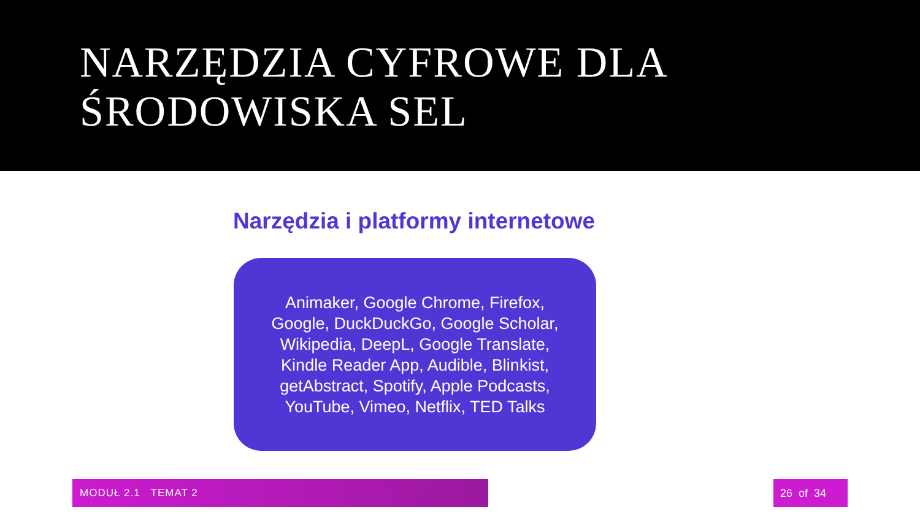NARZĘDZIA CYFROWE DLA
ŚRODOWISKA SEL
Narzędzia i platformy internetowe
Animaker, Google Chrome, Firefox, Google, DuckDuckGo, Google Scholar, Wikipedia, DeepL, Google Translate, Kindle Reader App, Audible, Blinkist, getAbstract, Spotify, Apple Podcasts, YouTube, Vimeo, Netflix, TED Talks
MODUŁ 2.1 TEMAT 2 26 of 34